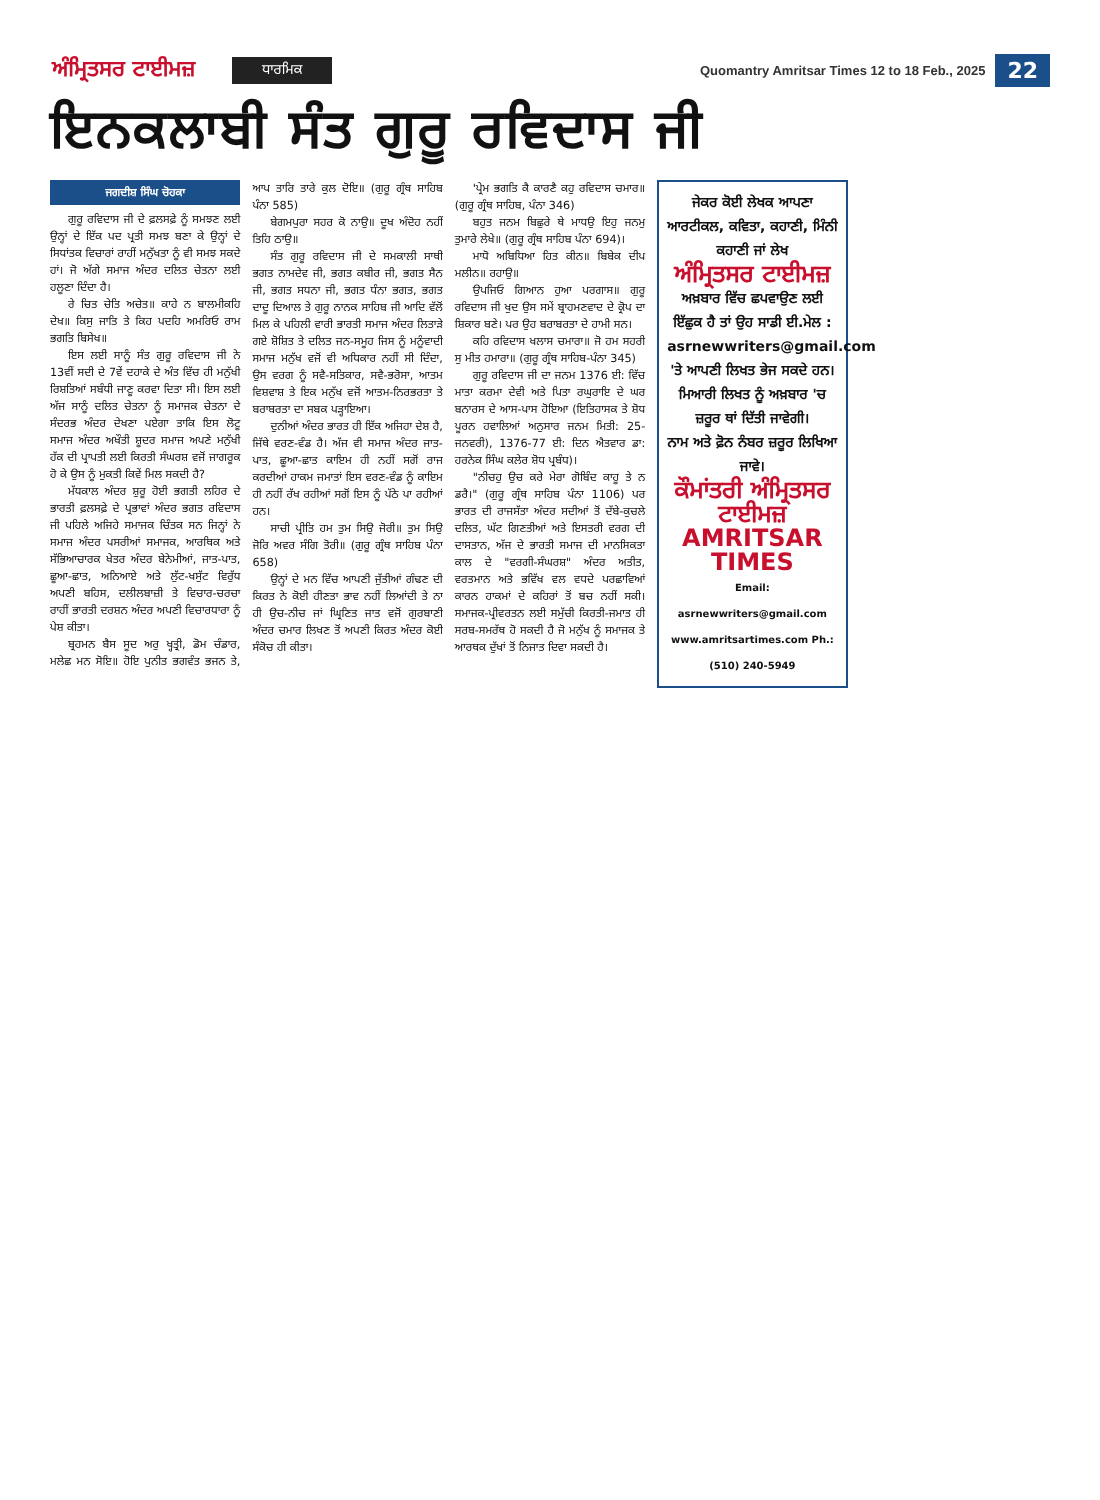ਅੰਮ੍ਰਿਤਸਰ ਟਾਈਮਜ਼
ਧਾਰਮਿਕ
Quomantry Amritsar Times 12 to 18 Feb., 2025
22
ਇਨਕਲਾਬੀ ਸੰਤ ਗੁਰੂ ਰਵਿਦਾਸ ਜੀ
ਜਗਦੀਸ਼ ਸਿੰਘ ਚੋਹਕਾ
ਗੁਰੂ ਰਵਿਦਾਸ ਜੀ ਦੇ ਫ਼ਲਸਫ਼ੇ ਨੂੰ ਸਮਝਣ ਲਈ ਉਨ੍ਹਾਂ ਦੇ ਇੱਕ ਪਦ ਪ੍ਰਤੀ ਸਮਝ ਬਣਾ ਕੇ ਉਨ੍ਹਾਂ ਦੇ ਸਿਧਾਂਤਕ ਵਿਚਾਰਾਂ ਰਾਹੀਂ ਮਨੁੱਖਤਾ ਨੂੰ ਵੀ ਸਮਝ ਸਕਦੇ ਹਾਂ। ਜੋ ਅੱਗੇ ਸਮਾਜ ਅੰਦਰ ਦਲਿਤ ਚੇਤਨਾ ਲਈ ਹਲੂਣਾ ਦਿੰਦਾ ਹੈ।
ਰੇ ਚਿਤ ਚੇਤਿ ਅਚੇਤ॥ ਕਾਹੇ ਨ ਬਾਲਮੀਕਹਿ ਦੇਖ॥ ਕਿਸੁ ਜਾਤਿ ਤੇ ਕਿਹ ਪਦਹਿ ਅਮਰਿਓ ਰਾਮ ਭਗਤਿ ਬਿਸੇਖ॥
ਇਸ ਲਈ ਸਾਨੂੰ ਸੰਤ ਗੁਰੂ ਰਵਿਦਾਸ ਜੀ ਨੇ 13ਵੀਂ ਸਦੀ ਦੇ 7ਵੇਂ ਦਹਾਕੇ ਦੇ ਅੰਤ ਵਿੱਚ ਹੀ ਮਨੁੱਖੀ ਰਿਸ਼ਤਿਆਂ ਸਬੰਧੀ ਜਾਣੂ ਕਰਵਾ ਦਿਤਾ ਸੀ। ਇਸ ਲਈ ਅੱਜ ਸਾਨੂੰ ਦਲਿਤ ਚੇਤਨਾ ਨੂੰ ਸਮਾਜਕ ਚੇਤਨਾ ਦੇ ਸੰਦਰਭ ਅੰਦਰ ਦੇਖਣਾ ਪਏਗਾ ਤਾਕਿ ਇਸ ਲੋਟੂ ਸਮਾਜ ਅੰਦਰ ਅਖੌਤੀ ਸ਼ੂਦਰ ਸਮਾਜ ਅਪਣੇ ਮਨੁੱਖੀ ਹੱਕ ਦੀ ਪ੍ਰਾਪਤੀ ਲਈ ਕਿਰਤੀ ਸੰਘਰਸ਼ ਵਜੋਂ ਜਾਗਰੂਕ ਹੋ ਕੇ ਉਸ ਨੂੰ ਮੁਕਤੀ ਕਿਵੇਂ ਮਿਲ ਸਕਦੀ ਹੈ?
ਮੱਧਕਾਲ ਅੰਦਰ ਸ਼ੁਰੂ ਹੋਈ ਭਗਤੀ ਲਹਿਰ ਦੇ ਭਾਰਤੀ ਫ਼ਲਸਫ਼ੇ ਦੇ ਪ੍ਰਭਾਵਾਂ ਅੰਦਰ ਭਗਤ ਰਵਿਦਾਸ ਜੀ ਪਹਿਲੇ ਅਜਿਹੇ ਸਮਾਜਕ ਚਿੰਤਕ ਸਨ ਜਿਨ੍ਹਾਂ ਨੇ ਸਮਾਜ ਅੰਦਰ ਪਸਰੀਆਂ ਸਮਾਜਕ, ਆਰਥਿਕ ਅਤੇ ਸੱਭਿਆਚਾਰਕ ਖੇਤਰ ਅੰਦਰ ਬੇਨੇਮੀਆਂ, ਜਾਤ-ਪਾਤ, ਛੂਆ-ਛਾਤ, ਅਨਿਆਏ ਅਤੇ ਲੁੱਟ-ਖਸੁੱਟ ਵਿਰੁੱਧ ਅਪਣੀ ਬਹਿਸ, ਦਲੀਲਬਾਜ਼ੀ ਤੇ ਵਿਚਾਰ-ਚਰਚਾ ਰਾਹੀਂ ਭਾਰਤੀ ਦਰਸ਼ਨ ਅੰਦਰ ਅਪਣੀ ਵਿਚਾਰਧਾਰਾ ਨੂੰ ਪੇਸ਼ ਕੀਤਾ।
ਬ੍ਰਹਮਨ ਬੈਸ ਸੂਦ ਅਰੁ ਖ੍ਹਤ੍ਰੀ, ਡੋਮ ਚੰਡਾਰ, ਮਲੇਛ ਮਨ ਸੋਇ॥ ਹੋਇ ਪੁਨੀਤ ਭਗਵੰਤ ਭਜਨ ਤੇ, ਆਪ ਤਾਰਿ ਤਾਰੇ ਕੁਲ ਦੋਇ॥ (ਗੁਰੂ ਗ੍ਰੰਥ ਸਾਹਿਬ ਪੰਨਾ 585)
ਬੇਗਮਪੁਰਾ ਸਹਰ ਕੋ ਨਾਉ॥ ਦੂਖ ਅੰਦੋਹ ਨਹੀਂ ਤਿਹਿ ਠਾਉ॥
ਸੰਤ ਗੁਰੂ ਰਵਿਦਾਸ ਜੀ ਦੇ ਸਮਕਾਲੀ ਸਾਥੀ ਭਗਤ ਨਾਮਦੇਵ ਜੀ, ਭਗਤ ਕਬੀਰ ਜੀ, ਭਗਤ ਸੈਨ ਜੀ, ਭਗਤ ਸਧਨਾ ਜੀ, ਭਗਤ ਧੰਨਾ ਭਗਤ, ਭਗਤ ਦਾਦੂ ਦਿਆਲ ਤੇ ਗੁਰੂ ਨਾਨਕ ਸਾਹਿਬ ਜੀ ਆਦਿ ਵੱਲੋਂ ਮਿਲ ਕੇ ਪਹਿਲੀ ਵਾਰੀ ਭਾਰਤੀ ਸਮਾਜ ਅੰਦਰ ਲਿਤਾੜੇ ਗਏ ਸ਼ੋਸ਼ਿਤ ਤੇ ਦਲਿਤ ਜਨ-ਸਮੂਹ ਜਿਸ ਨੂੰ ਮਨੂੰਵਾਦੀ ਸਮਾਜ ਮਨੁੱਖ ਵਜੋਂ ਵੀ ਅਧਿਕਾਰ ਨਹੀਂ ਸੀ ਦਿੰਦਾ, ਉਸ ਵਰਗ ਨੂੰ ਸਵੈ-ਸਤਿਕਾਰ, ਸਵੈ-ਭਰੋਸਾ, ਆਤਮ ਵਿਸ਼ਵਾਸ਼ ਤੇ ਇਕ ਮਨੁੱਖ ਵਜੋਂ ਆਤਮ-ਨਿਰਭਰਤਾ ਤੇ ਬਰਾਬਰਤਾ ਦਾ ਸਬਕ ਪੜ੍ਹਾਇਆ।
ਦੁਨੀਆਂ ਅੰਦਰ ਭਾਰਤ ਹੀ ਇੱਕ ਅਜਿਹਾ ਦੇਸ਼ ਹੈ, ਜਿੱਥੇ ਵਰਣ-ਵੰਡ ਹੈ। ਅੱਜ ਵੀ ਸਮਾਜ ਅੰਦਰ ਜਾਤ-ਪਾਤ, ਛੂਆ-ਛਾਤ ਕਾਇਮ ਹੀ ਨਹੀਂ ਸਗੋਂ ਰਾਜ ਕਰਦੀਆਂ ਹਾਕਮ ਜਮਾਤਾਂ ਇਸ ਵਰਣ-ਵੰਡ ਨੂੰ ਕਾਇਮ ਹੀ ਨਹੀਂ ਰੱਖ ਰਹੀਆਂ ਸਗੋਂ ਇਸ ਨੂੰ ਪੱਠੇ ਪਾ ਰਹੀਆਂ ਹਨ।
ਸਾਚੀ ਪ੍ਰੀਤਿ ਹਮ ਤੁਮ ਸਿਉ ਜੋਰੀ॥ ਤੁਮ ਸਿਉ ਜੋਰਿ ਅਵਰ ਸੰਗਿ ਤੋਰੀ॥ (ਗੁਰੂ ਗ੍ਰੰਥ ਸਾਹਿਬ ਪੰਨਾ 658)
ਉਨ੍ਹਾਂ ਦੇ ਮਨ ਵਿੱਚ ਆਪਣੀ ਜੁੱਤੀਆਂ ਗੰਢਣ ਦੀ ਕਿਰਤ ਨੇ ਕੋਈ ਹੀਣਤਾ ਭਾਵ ਨਹੀਂ ਲਿਆਂਦੀ ਤੇ ਨਾ ਹੀ ਉਚ-ਨੀਚ ਜਾਂ ਘ੍ਰਿਣਿਤ ਜਾਤ ਵਜੋਂ ਗੁਰਬਾਣੀ ਅੰਦਰ ਚਮਾਰ ਲਿਖਣ ਤੋਂ ਅਪਣੀ ਕਿਰਤ ਅੰਦਰ ਕੋਈ ਸੰਕੋਚ ਹੀ ਕੀਤਾ।
'ਪ੍ਰੇਮ ਭਗਤਿ ਕੈ ਕਾਰਣੈ ਕਹੁ ਰਵਿਦਾਸ ਚਮਾਰ॥ (ਗੁਰੂ ਗ੍ਰੰਥ ਸਾਹਿਬ, ਪੰਨਾ 346)
ਬਹੁਤ ਜਨਮ ਬਿਛੁਰੇ ਥੇ ਮਾਧਉ ਇਹੁ ਜਨਮੁ ਤੁਮਾਰੇ ਲੇਖੇ॥ (ਗੁਰੂ ਗ੍ਰੰਥ ਸਾਹਿਬ ਪੰਨਾ 694)।
ਮਾਧੋ ਅਬਿਧਿਆ ਹਿਤ ਕੀਨ॥ ਬਿਬੇਕ ਦੀਪ ਮਲੀਨ॥ ਰਹਾਉ॥
ਉਪਜਿਓ ਗਿਆਨ ਹੁਆ ਪਰਗਾਸ॥ ਗੁਰੂ ਰਵਿਦਾਸ ਜੀ ਖੁਦ ਉਸ ਸਮੇਂ ਬ੍ਰਾਹਮਣਵਾਦ ਦੇ ਕ੍ਰੋਪ ਦਾ ਸ਼ਿਕਾਰ ਬਣੇ। ਪਰ ਉਹ ਬਰਾਬਰਤਾ ਦੇ ਹਾਮੀ ਸਨ।
ਕਹਿ ਰਵਿਦਾਸ ਖਲਾਸ ਚਮਾਰਾ॥ ਜੋ ਹਮ ਸਹਰੀ ਸੁ ਮੀਤ ਹਮਾਰਾ॥ (ਗੁਰੂ ਗ੍ਰੰਥ ਸਾਹਿਬ-ਪੰਨਾ 345)
ਗੁਰੂ ਰਵਿਦਾਸ ਜੀ ਦਾ ਜਨਮ 1376 ਈ: ਵਿੱਚ ਮਾਤਾ ਕਰਮਾ ਦੇਵੀ ਅਤੇ ਪਿਤਾ ਰਘੁਰਾਇ ਦੇ ਘਰ ਬਨਾਰਸ ਦੇ ਆਸ-ਪਾਸ ਹੋਇਆ (ਇਤਿਹਾਸਕ ਤੇ ਸ਼ੋਧ ਪੂਰਨ ਹਵਾਲਿਆਂ ਅਨੁਸਾਰ ਜਨਮ ਮਿਤੀ: 25-ਜਨਵਰੀ), 1376-77 ਈ: ਦਿਨ ਐਤਵਾਰ ਡਾ: ਹਰਨੇਕ ਸਿੰਘ ਕਲੇਰ ਸ਼ੋਧ ਪ੍ਰਬੰਧ)।
"ਨੀਚਹੁ ਉਚ ਕਰੇ ਮੇਰਾ ਗੋਬਿੰਦ ਕਾਹੂ ਤੇ ਨ ਡਰੈ।" (ਗੁਰੂ ਗ੍ਰੰਥ ਸਾਹਿਬ ਪੰਨਾ 1106) ਪਰ ਭਾਰਤ ਦੀ ਰਾਜਸੱਤਾ ਅੰਦਰ ਸਦੀਆਂ ਤੋਂ ਦੱਬੇ-ਕੁਚਲੇ ਦਲਿਤ, ਘੱਟ ਗਿਣਤੀਆਂ ਅਤੇ ਇਸਤਰੀ ਵਰਗ ਦੀ ਦਾਸਤਾਨ, ਅੱਜ ਦੇ ਭਾਰਤੀ ਸਮਾਜ ਦੀ ਮਾਨਸਿਕਤਾ ਕਾਲ ਦੇ "ਵਰਗੀ-ਸੰਘਰਸ਼" ਅੰਦਰ ਅਤੀਤ, ਵਰਤਮਾਨ ਅਤੇ ਭਵਿੱਖ ਵਲ ਵਧਦੇ ਪਰਛਾਵਿਆਂ ਕਾਰਨ ਹਾਕਮਾਂ ਦੇ ਕਹਿਰਾਂ ਤੋਂ ਬਚ ਨਹੀਂ ਸਕੀ। ਸਮਾਜਕ-ਪ੍ਰੀਵਰਤਨ ਲਈ ਸਮੁੱਚੀ ਕਿਰਤੀ-ਜਮਾਤ ਹੀ ਸਰਬ-ਸਮਰੱਥ ਹੋ ਸਕਦੀ ਹੈ ਜੋ ਮਨੁੱਖ ਨੂੰ ਸਮਾਜਕ ਤੇ ਆਰਥਕ ਦੁੱਖਾਂ ਤੋਂ ਨਿਜਾਤ ਦਿਵਾ ਸਕਦੀ ਹੈ।
ਜੇਕਰ ਕੋਈ ਲੇਖਕ ਆਪਣਾ ਆਰਟੀਕਲ, ਕਵਿਤਾ, ਕਹਾਣੀ, ਮਿੰਨੀ ਕਹਾਣੀ ਜਾਂ ਲੇਖ
ਅੰਮ੍ਰਿਤਸਰ ਟਾਈਮਜ਼
ਅਖ਼ਬਾਰ ਵਿੱਚ ਛਪਵਾਉਣ ਲਈ ਇੱਛੁਕ ਹੈ ਤਾਂ ਉਹ ਸਾਡੀ ਈ.ਮੇਲ : asrnewwriters@gmail.com 'ਤੇ ਆਪਣੀ ਲਿਖਤ ਭੇਜ ਸਕਦੇ ਹਨ। ਮਿਆਰੀ ਲਿਖਤ ਨੂੰ ਅਖ਼ਬਾਰ 'ਚ ਜ਼ਰੂਰ ਥਾਂ ਦਿੱਤੀ ਜਾਵੇਗੀ।
ਨਾਮ ਅਤੇ ਫ਼ੋਨ ਨੰਬਰ ਜ਼ਰੂਰ ਲਿਖਿਆ ਜਾਵੇ।
ਕੌਮਾਂਤਰੀ ਅੰਮ੍ਰਿਤਸਰ ਟਾਈਮਜ਼ AMRITSAR TIMES
Email: asrnewwriters@gmail.com www.amritsartimes.com Ph.: (510) 240-5949